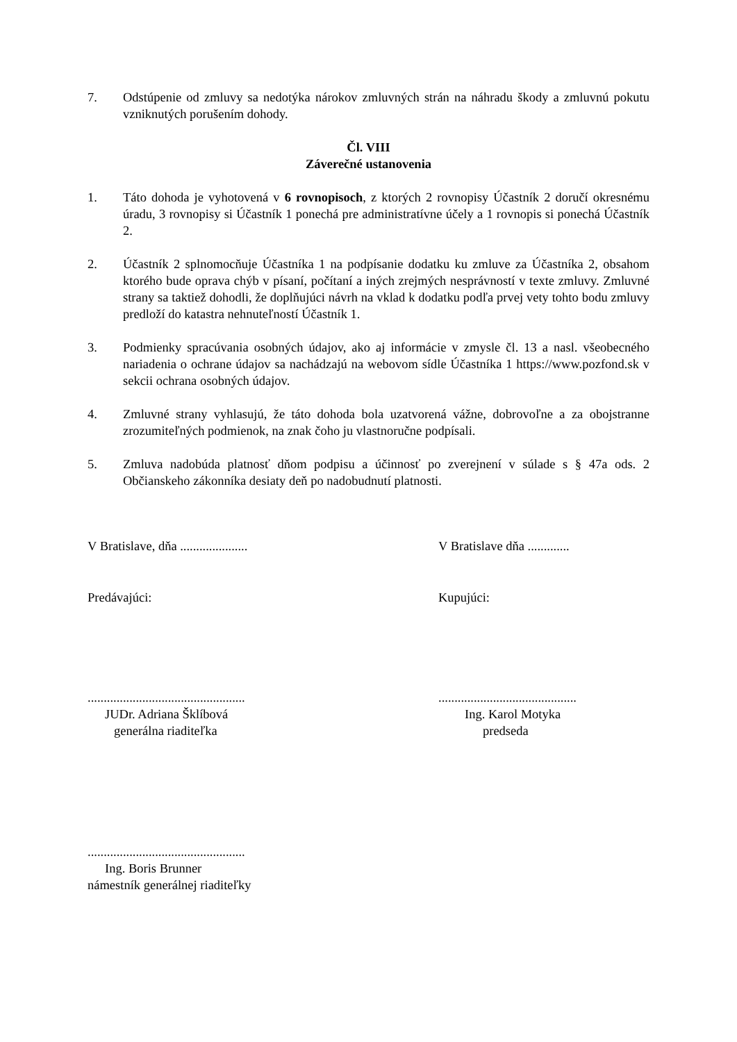7. Odstúpenie od zmluvy sa nedotýka nárokov zmluvných strán na náhradu škody a zmluvnú pokutu vzniknutých porušením dohody.
Čl. VIII
Záverečné ustanovenia
1. Táto dohoda je vyhotovená v 6 rovnopisoch, z ktorých 2 rovnopisy Účastník 2 doručí okresnému úradu, 3 rovnopisy si Účastník 1 ponechá pre administratívne účely a 1 rovnopis si ponechá Účastník 2.
2. Účastník 2 splnomocňuje Účastníka 1 na podpísanie dodatku ku zmluve za Účastníka 2, obsahom ktorého bude oprava chýb v písaní, počítaní a iných zrejmých nesprávností v texte zmluvy. Zmluvné strany sa taktiež dohodli, že doplňujúci návrh na vklad k dodatku podľa prvej vety tohto bodu zmluvy predloží do katastra nehnuteľností Účastník 1.
3. Podmienky spracúvania osobných údajov, ako aj informácie v zmysle čl. 13 a nasl. všeobecného nariadenia o ochrane údajov sa nachádzajú na webovom sídle Účastníka 1 https://www.pozfond.sk v sekcii ochrana osobných údajov.
4. Zmluvné strany vyhlasujú, že táto dohoda bola uzatvorená vážne, dobrovoľne a za obojstranne zrozumiteľných podmienok, na znak čoho ju vlastnoručne podpísali.
5. Zmluva nadobúda platnosť dňom podpisu a účinnosť po zverejnení v súlade s § 47a ods. 2 Občianskeho zákonníka desiaty deň po nadobudnutí platnosti.
V Bratislave, dňa ..................... V Bratislave dňa .............
Predávajúci: Kupujúci:
.................................................
JUDr. Adriana Šklíbová
generálna riaditeľka
...........................................
Ing. Karol Motyka
predseda
.................................................
Ing. Boris Brunner
námestník generálnej riaditeľky